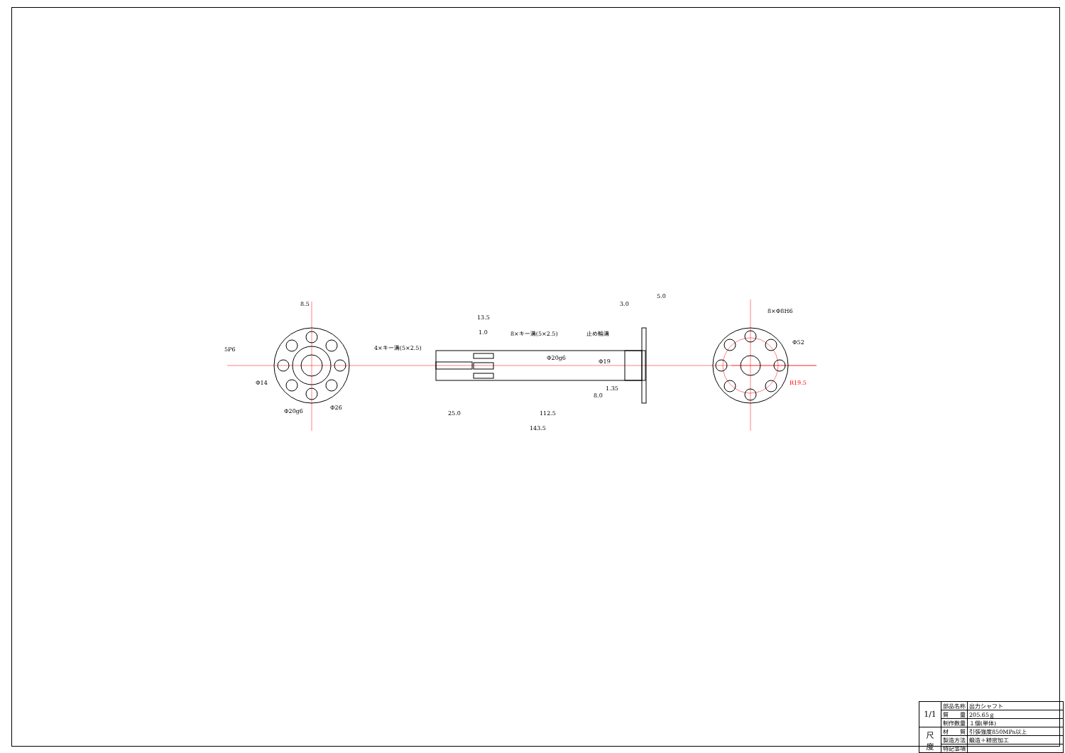8.5
5P6
Φ14
Φ20g6
Φ26
4×キー溝(5×2.5)
13.5
1.0 8×キー溝(5×2.5) 止め輪溝
3.0
5.0
Φ20g6
Φ19
1.35
8.0
25.0 112.5
143.5
8×Φ8H6
Φ52
R19.5
| 1/1 | 部品名称 | 出力シャフト |
| | 質 量 | 205.65ｇ |
| | 制作数量 | １個(単体) |
| 尺 度 | 材 質 | 引張強度850MPa以上 |
| | 製造方法 | 鍛造＋精密加工 |
| | 特記事項 | |